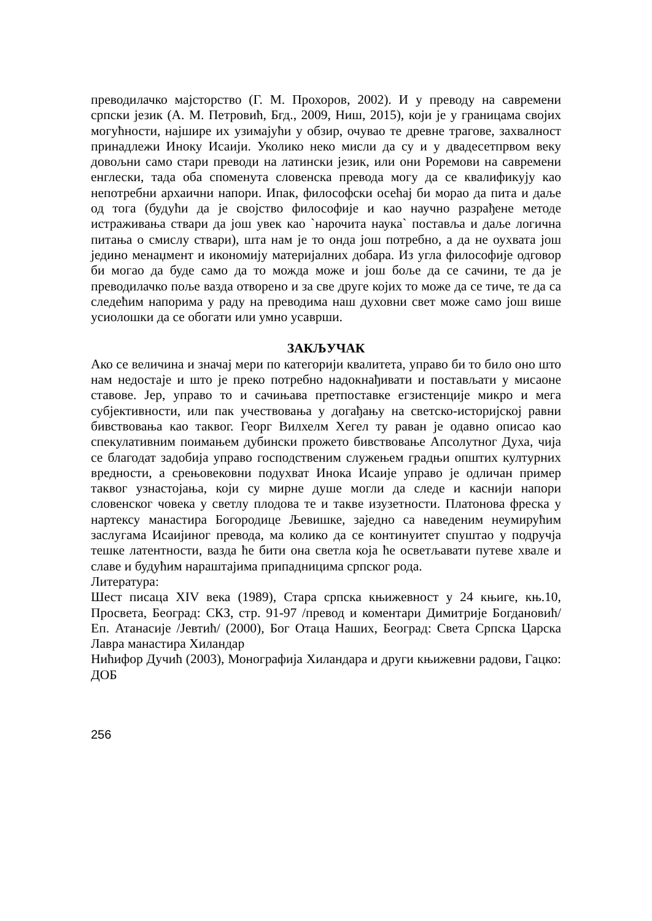преводилачко мајсторство (Г. М. Прохоров, 2002). И у преводу на савремени српски језик (А. М. Петровић, Бгд., 2009, Ниш, 2015), који је у границама својих могућности, најшире их узимајући у обзир, очувао те древне трагове, захвалност принадлежи Иноку Исаији. Уколико неко мисли да су и у двадесетпрвом веку довољни само стари преводи на латински језик, или они Роремови на савремени енглески, тада оба споменута словенска превода могу да се квалификују као непотребни архаични напори. Ипак, философски осећај би морао да пита и даље од тога (будући да је својство философије и као научно разрађене методе истраживања ствари да још увек као `нарочита наука` поставља и даље логична питања о смислу ствари), шта нам је то онда још потребно, а да не оухвата још једино менаџмент и икономију материјалних добара. Из угла философије одговор би могао да буде само да то можда може и још боље да се сачини, те да је преводилачко поље вазда отворено и за све друге којих то може да се тиче, те да са следећим напорима у раду на преводима наш духовни свет може само још више усиолошки да се обогати или умно усаврши.
ЗАКЉУЧАК
Ако се величина и значај мери по категорији квалитета, управо би то било оно што нам недостаје и што је преко потребно надокнађивати и постављати у мисаоне ставове. Јер, управо то и сачињава претпоставке егзистенције микро и мега субјективности, или пак учествовања у догађању на светско-историјској равни бивствовања као таквог. Георг Вилхелм Хегел ту раван је одавно описао као спекулативним поимањем дубински прожето бивствовање Апсолутног Духа, чија се благодат задобија управо господственим служењем градњи општих културних вредности, а срењовековни подухват Инока Исаије управо је одличан пример таквог узнастојања, који су мирне душе могли да следе и каснији напори словенског човека у светлу плодова те и такве изузетности. Платонова фреска у нартексу манастира Богородице Љевишке, заједно са наведеним неумирућим заслугама Исаијиног превода, ма колико да се континуитет спуштао у подручја тешке латентности, вазда ће бити она светла која ће осветљавати путеве хвале и славе и будућим нараштајима припадницима српског рода.
Литература:
Шест писаца XIV века (1989), Стара српска књижевност у 24 књиге, књ.10, Просвета, Београд: СКЗ, стр. 91-97 /превод и коментари Димитрије Богдановић/ Еп. Атанасије /Јевтић/ (2000), Бог Отаца Наших, Београд: Света Српска Царска Лавра манастира Хиландар
Нићифор Дучић (2003), Монографија Хиландара и други књижевни радови, Гацко: ДОБ
256